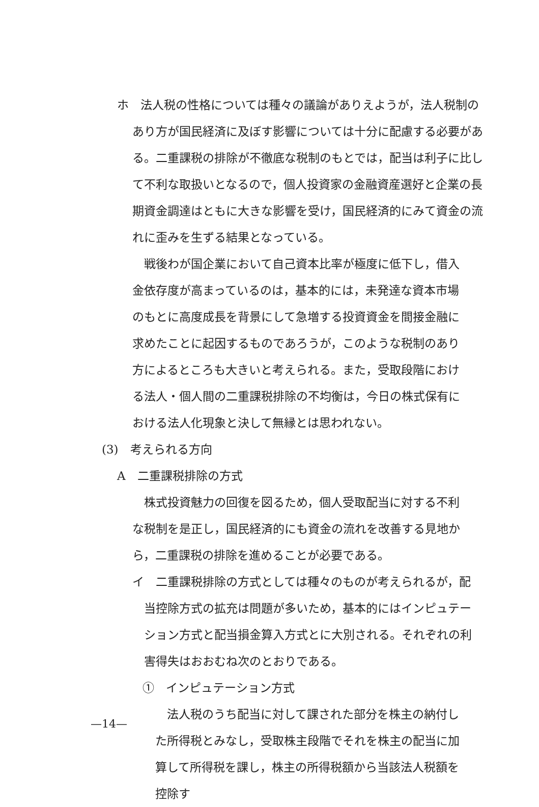ホ　法人税の性格については種々の議論がありえようが，法人税制のあり方が国民経済に及ぼす影響については十分に配慮する必要がある。二重課税の排除が不徹底な税制のもとでは，配当は利子に比して不利な取扱いとなるので，個人投資家の金融資産選好と企業の長期資金調達はともに大きな影響を受け，国民経済的にみて資金の流れに歪みを生ずる結果となっている。
戦後わが国企業において自己資本比率が極度に低下し，借入金依存度が高まっているのは，基本的には，未発達な資本市場のもとに高度成長を背景にして急増する投資資金を間接金融に求めたことに起因するものであろうが，このような税制のあり方によるところも大きいと考えられる。また，受取段階における法人・個人間の二重課税排除の不均衡は，今日の株式保有における法人化現象と決して無縁とは思われない。
(3)　考えられる方向
A　二重課税排除の方式
株式投資魅力の回復を図るため，個人受取配当に対する不利な税制を是正し，国民経済的にも資金の流れを改善する見地から，二重課税の排除を進めることが必要である。
イ　二重課税排除の方式としては種々のものが考えられるが，配当控除方式の拡充は問題が多いため，基本的にはインピュテーション方式と配当損金算入方式とに大別される。それぞれの利害得失はおおむね次のとおりである。
①　インピュテーション方式
法人税のうち配当に対して課された部分を株主の納付した所得税とみなし，受取株主段階でそれを株主の配当に加算して所得税を課し，株主の所得税額から当該法人税額を控除す
—14—